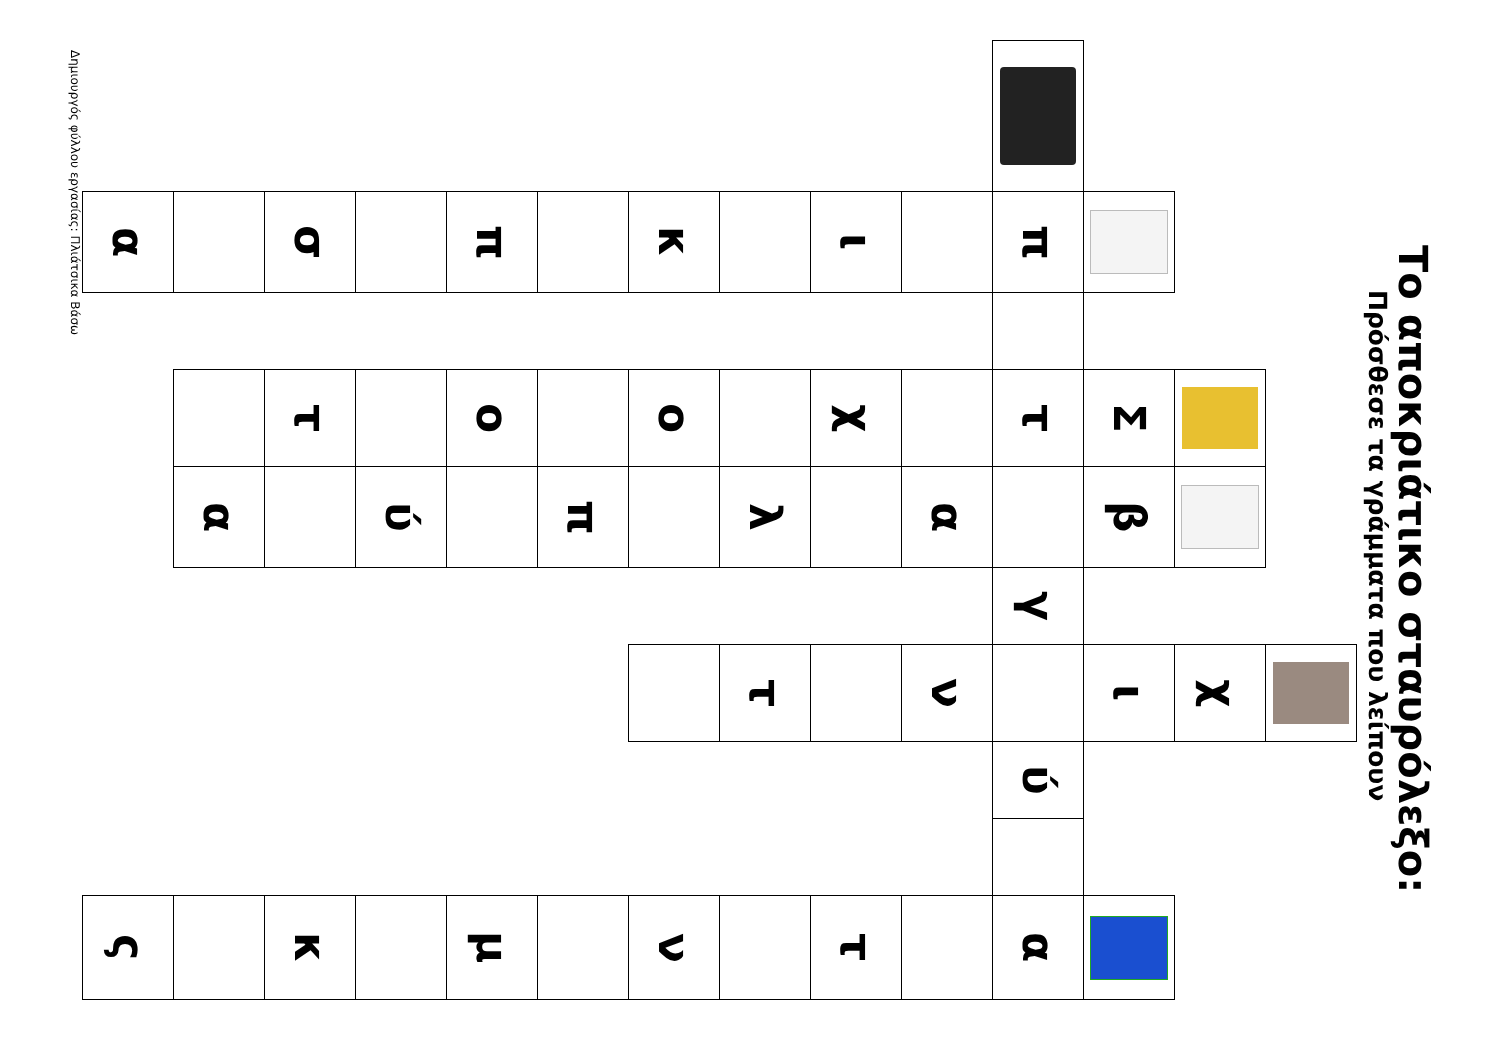Το αποκριάτικο σταυρόλεξο:
Πρόσθεσε τα γράμματα που λείπουν
| | | | | | | χ | | | |
| | | | Σ | β | | ι | | | |
| | π | | τ | | γ | | ύ | | α |
| | | | | α | | ν | | | |
| | ι | | χ | | | | | | τ |
| | | | | λ | | τ | | | |
| | κ | | ο | | | | | | ν |
| | | | | π | | | | | |
| | π | | ο | | | | | | μ |
| | | | | ύ | | | | | |
| | σ | | τ | | | | | | κ |
| | | | | α | | | | | |
| | α | | | | | | | | ς |
Δημιουργός φύλλου εργασίας: Πλιάτσικα Βάσω